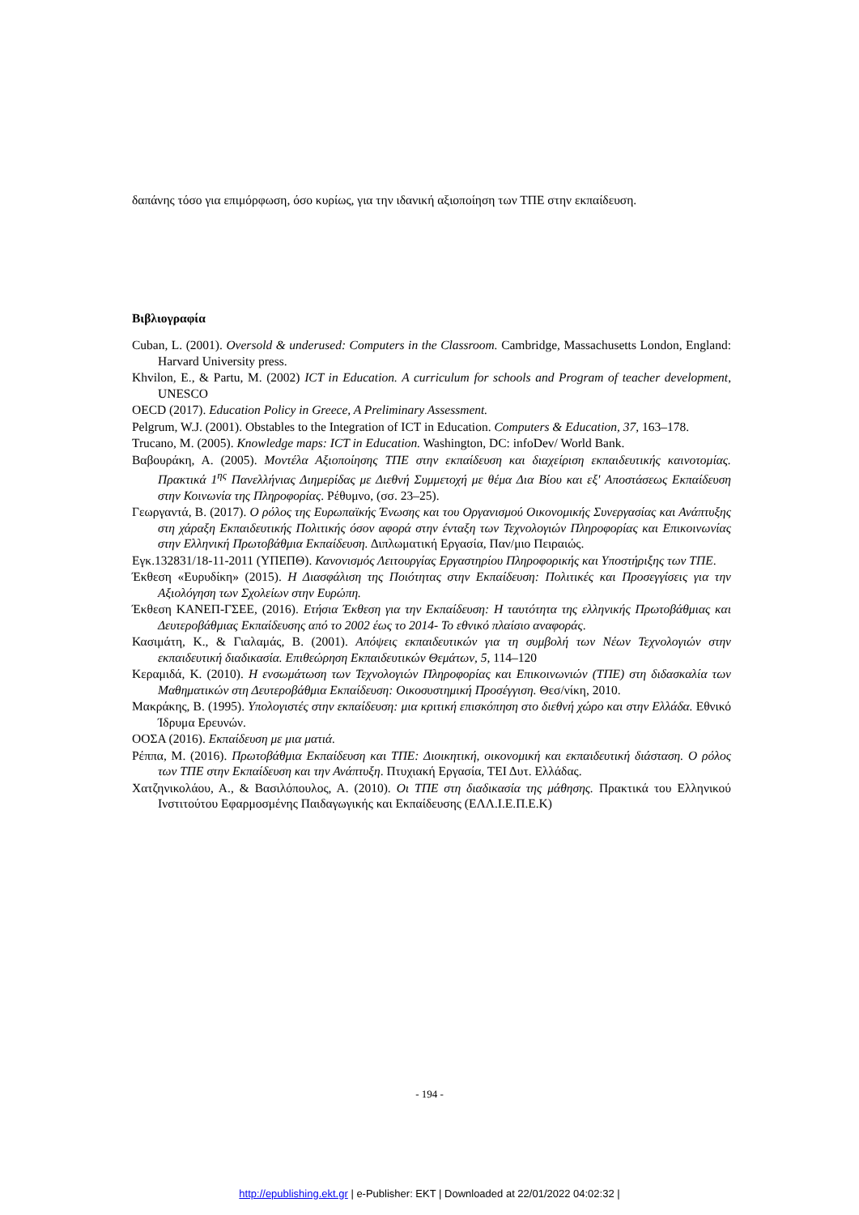δαπάνης τόσο για επιμόρφωση, όσο κυρίως, για την ιδανική αξιοποίηση των ΤΠΕ στην εκπαίδευση.
Βιβλιογραφία
Cuban, L. (2001). Oversold & underused: Computers in the Classroom. Cambridge, Massachusetts London, England: Harvard University press.
Khvilon, E., & Partu, M. (2002) ICT in Education. A curriculum for schools and Program of teacher development, UNESCO
OECD (2017). Education Policy in Greece, A Preliminary Assessment.
Pelgrum, W.J. (2001). Obstables to the Integration of ICT in Education. Computers & Education, 37, 163–178.
Trucano, M. (2005). Knowledge maps: ICT in Education. Washington, DC: infoDev/ World Bank.
Βαβουράκη, Α. (2005). Μοντέλα Αξιοποίησης ΤΠΕ στην εκπαίδευση και διαχείριση εκπαιδευτικής καινοτομίας. Πρακτικά 1<sup>ης</sup> Πανελλήνιας Διημερίδας με Διεθνή Συμμετοχή με θέμα Δια Βίου και εξ' Αποστάσεως Εκπαίδευση στην Κοινωνία της Πληροφορίας. Ρέθυμνο, (σσ. 23–25).
Γεωργαντά, Β. (2017). Ο ρόλος της Ευρωπαϊκής Ένωσης και του Οργανισμού Οικονομικής Συνεργασίας και Ανάπτυξης στη χάραξη Εκπαιδευτικής Πολιτικής όσον αφορά στην ένταξη των Τεχνολογιών Πληροφορίας και Επικοινωνίας στην Ελληνική Πρωτοβάθμια Εκπαίδευση. Διπλωματική Εργασία, Παν/μιο Πειραιώς.
Εγκ.132831/18-11-2011 (ΥΠΕΠΘ). Κανονισμός Λειτουργίας Εργαστηρίου Πληροφορικής και Υποστήριξης των ΤΠΕ.
Έκθεση «Ευρυδίκη» (2015). Η Διασφάλιση της Ποιότητας στην Εκπαίδευση: Πολιτικές και Προσεγγίσεις για την Αξιολόγηση των Σχολείων στην Ευρώπη.
Έκθεση ΚΑΝΕΠ-ΓΣΕΕ, (2016). Ετήσια Έκθεση για την Εκπαίδευση: Η ταυτότητα της ελληνικής Πρωτοβάθμιας και Δευτεροβάθμιας Εκπαίδευσης από το 2002 έως το 2014- Το εθνικό πλαίσιο αναφοράς.
Κασιμάτη, Κ., & Γιαλαμάς, Β. (2001). Απόψεις εκπαιδευτικών για τη συμβολή των Νέων Τεχνολογιών στην εκπαιδευτική διαδικασία. Επιθεώρηση Εκπαιδευτικών Θεμάτων, 5, 114–120
Κεραμιδά, Κ. (2010). Η ενσωμάτωση των Τεχνολογιών Πληροφορίας και Επικοινωνιών (ΤΠΕ) στη διδασκαλία των Μαθηματικών στη Δευτεροβάθμια Εκπαίδευση: Οικοσυστημική Προσέγγιση. Θεσ/νίκη, 2010.
Μακράκης, Β. (1995). Υπολογιστές στην εκπαίδευση: μια κριτική επισκόπηση στο διεθνή χώρο και στην Ελλάδα. Εθνικό Ίδρυμα Ερευνών.
ΟΟΣΑ (2016). Εκπαίδευση με μια ματιά.
Ρέππα, Μ. (2016). Πρωτοβάθμια Εκπαίδευση και ΤΠΕ: Διοικητική, οικονομική και εκπαιδευτική διάσταση. Ο ρόλος των ΤΠΕ στην Εκπαίδευση και την Ανάπτυξη. Πτυχιακή Εργασία, ΤΕΙ Δυτ. Ελλάδας.
Χατζηνικολάου, Α., & Βασιλόπουλος, Α. (2010). Οι ΤΠΕ στη διαδικασία της μάθησης. Πρακτικά του Ελληνικού Ινστιτούτου Εφαρμοσμένης Παιδαγωγικής και Εκπαίδευσης (ΕΛΛ.Ι.Ε.Π.Ε.Κ)
- 194 -
http://epublishing.ekt.gr | e-Publisher: EKT | Downloaded at 22/01/2022 04:02:32 |